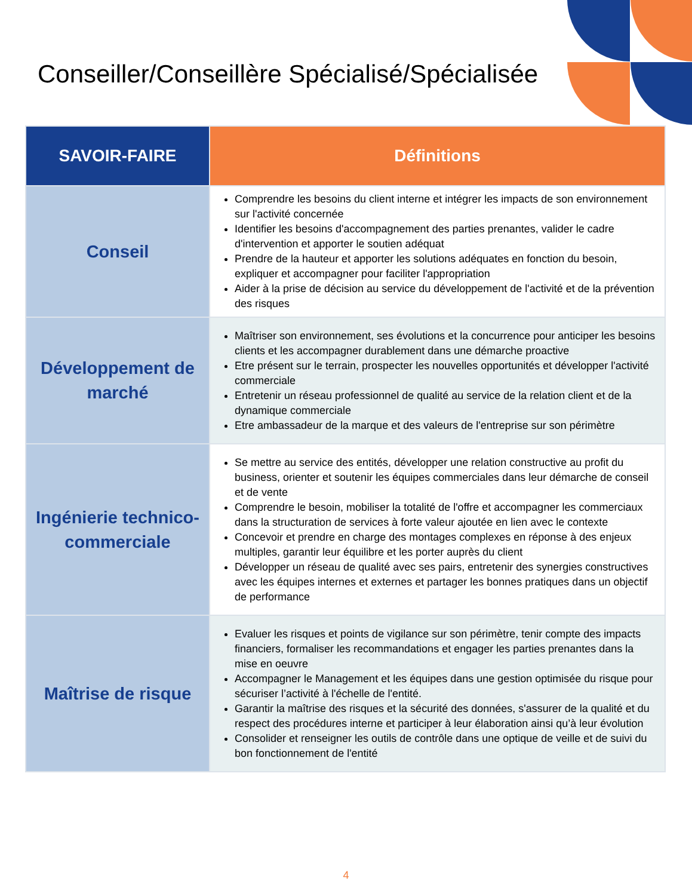Conseiller/Conseillère Spécialisé/Spécialisée
| SAVOIR-FAIRE | Définitions |
| --- | --- |
| Conseil | Comprendre les besoins du client interne et intégrer les impacts de son environnement sur l'activité concernée Identifier les besoins d'accompagnement des parties prenantes, valider le cadre d'intervention et apporter le soutien adéquat Prendre de la hauteur et apporter les solutions adéquates en fonction du besoin, expliquer et accompagner pour faciliter l'appropriation Aider à la prise de décision au service du développement de l'activité et de la prévention des risques |
| Développement de marché | Maîtriser son environnement, ses évolutions et la concurrence pour anticiper les besoins clients et les accompagner durablement dans une démarche proactive Etre présent sur le terrain, prospecter les nouvelles opportunités et développer l'activité commerciale Entretenir un réseau professionnel de qualité au service de la relation client et de la dynamique commerciale Etre ambassadeur de la marque et des valeurs de l'entreprise sur son périmètre |
| Ingénierie technico-commerciale | Se mettre au service des entités, développer une relation constructive au profit du business, orienter et soutenir les équipes commerciales dans leur démarche de conseil et de vente Comprendre le besoin, mobiliser la totalité de l'offre et accompagner les commerciaux dans la structuration de services à forte valeur ajoutée en lien avec le contexte Concevoir et prendre en charge des montages complexes en réponse à des enjeux multiples, garantir leur équilibre et les porter auprès du client Développer un réseau de qualité avec ses pairs, entretenir des synergies constructives avec les équipes internes et externes et partager les bonnes pratiques dans un objectif de performance |
| Maîtrise de risque | Evaluer les risques et points de vigilance sur son périmètre, tenir compte des impacts financiers, formaliser les recommandations et engager les parties prenantes dans la mise en oeuvre Accompagner le Management et les équipes dans une gestion optimisée du risque pour sécuriser l’activité à l'échelle de l'entité. Garantir la maîtrise des risques et la sécurité des données, s'assurer de la qualité et du respect des procédures interne et participer à leur élaboration ainsi qu’à leur évolution Consolider et renseigner les outils de contrôle dans une optique de veille et de suivi du bon fonctionnement de l'entité |
4